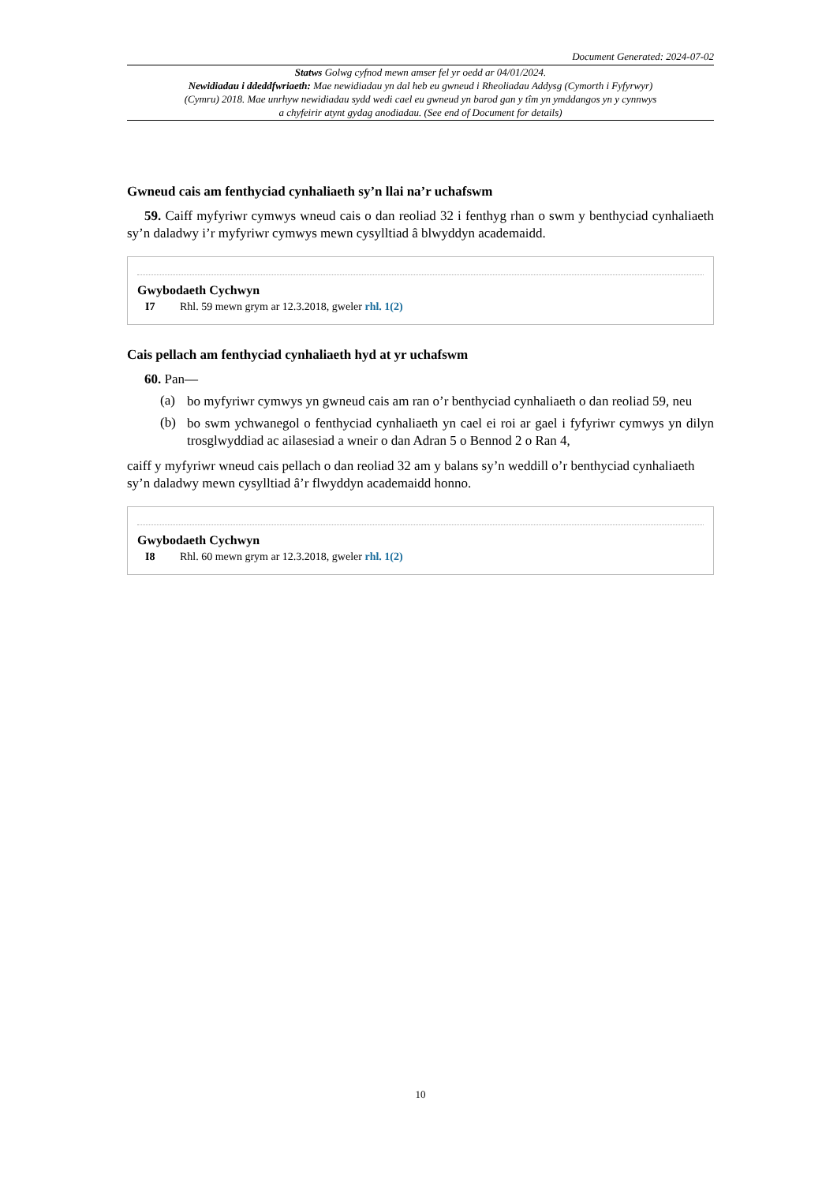Document Generated: 2024-07-02
Statws Golwg cyfnod mewn amser fel yr oedd ar 04/01/2024.
Newidiadau i ddeddfwriaeth: Mae newidiadau yn dal heb eu gwneud i Rheoliadau Addysg (Cymorth i Fyfyrwyr) (Cymru) 2018. Mae unrhyw newidiadau sydd wedi cael eu gwneud yn barod gan y tîm yn ymddangos yn y cynnwys a chyfeirir atynt gydag anodiadau. (See end of Document for details)
Gwneud cais am fenthyciad cynhaliaeth sy’n llai na’r uchafswm
59. Caiff myfyriwr cymwys wneud cais o dan reoliad 32 i fenthyg rhan o swm y benthyciad cynhaliaeth sy’n daladwy i’r myfyriwr cymwys mewn cysylltiad â blwyddyn academaidd.
Gwybodaeth Cychwyn
I7 Rhl. 59 mewn grym ar 12.3.2018, gweler rhl. 1(2)
Cais pellach am fenthyciad cynhaliaeth hyd at yr uchafswm
60. Pan—
(a)
bo myfyriwr cymwys yn gwneud cais am ran o’r benthyciad cynhaliaeth o dan reoliad 59, neu
(b)
bo swm ychwanegol o fenthyciad cynhaliaeth yn cael ei roi ar gael i fyfyriwr cymwys yn dilyn trosglwyddiad ac ailasesiad a wneir o dan Adran 5 o Bennod 2 o Ran 4,
caiff y myfyriwr wneud cais pellach o dan reoliad 32 am y balans sy’n weddill o’r benthyciad cynhaliaeth sy’n daladwy mewn cysylltiad â’r flwyddyn academaidd honno.
Gwybodaeth Cychwyn
I8 Rhl. 60 mewn grym ar 12.3.2018, gweler rhl. 1(2)
10